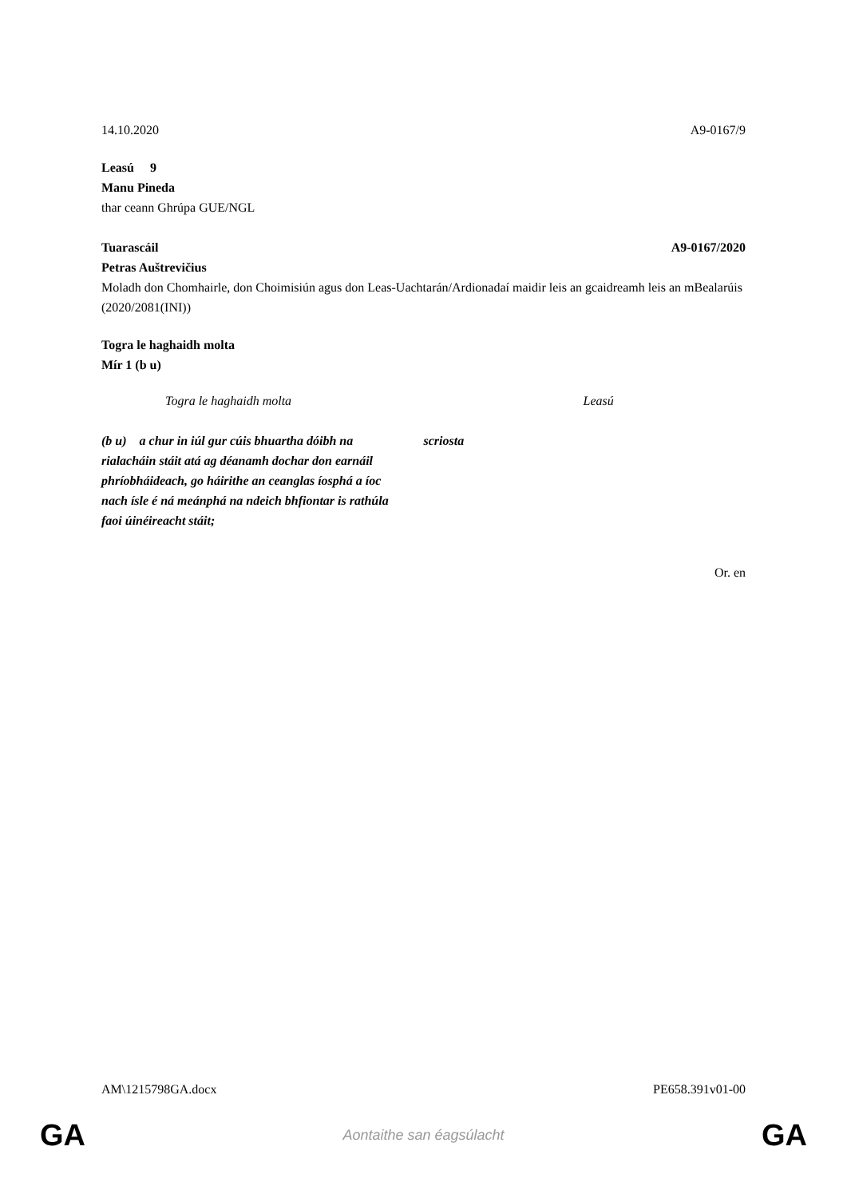14.10.2020 A9-0167/9
Leasú 9
Manu Pineda
thar ceann Ghrúpa GUE/NGL
Tuarascáil A9-0167/2020
Petras Auštrevičius
Moladh don Chomhairle, don Choimisiún agus don Leas-Uachtarán/Ardionadaí maidir leis an gcaidreamh leis an mBealarúis
(2020/2081(INI))
Togra le haghaidh molta
Mír 1 (b u)
| Togra le haghaidh molta | Leasú |
| (b u) a chur in iúl gur cúis bhuartha dóibh na rialacháin stáit atá ag déanamh dochar don earnáil phríobháideach, go háirithe an ceanglas íosphá a íoc nach ísle é ná meánphá na ndeich bhfiontar is rathúla faoi úinéireacht stáit; | scriosta |
Or. en
AM\1215798GA.docx PE658.391v01-00
GA Aontaithe san éagsúlacht GA